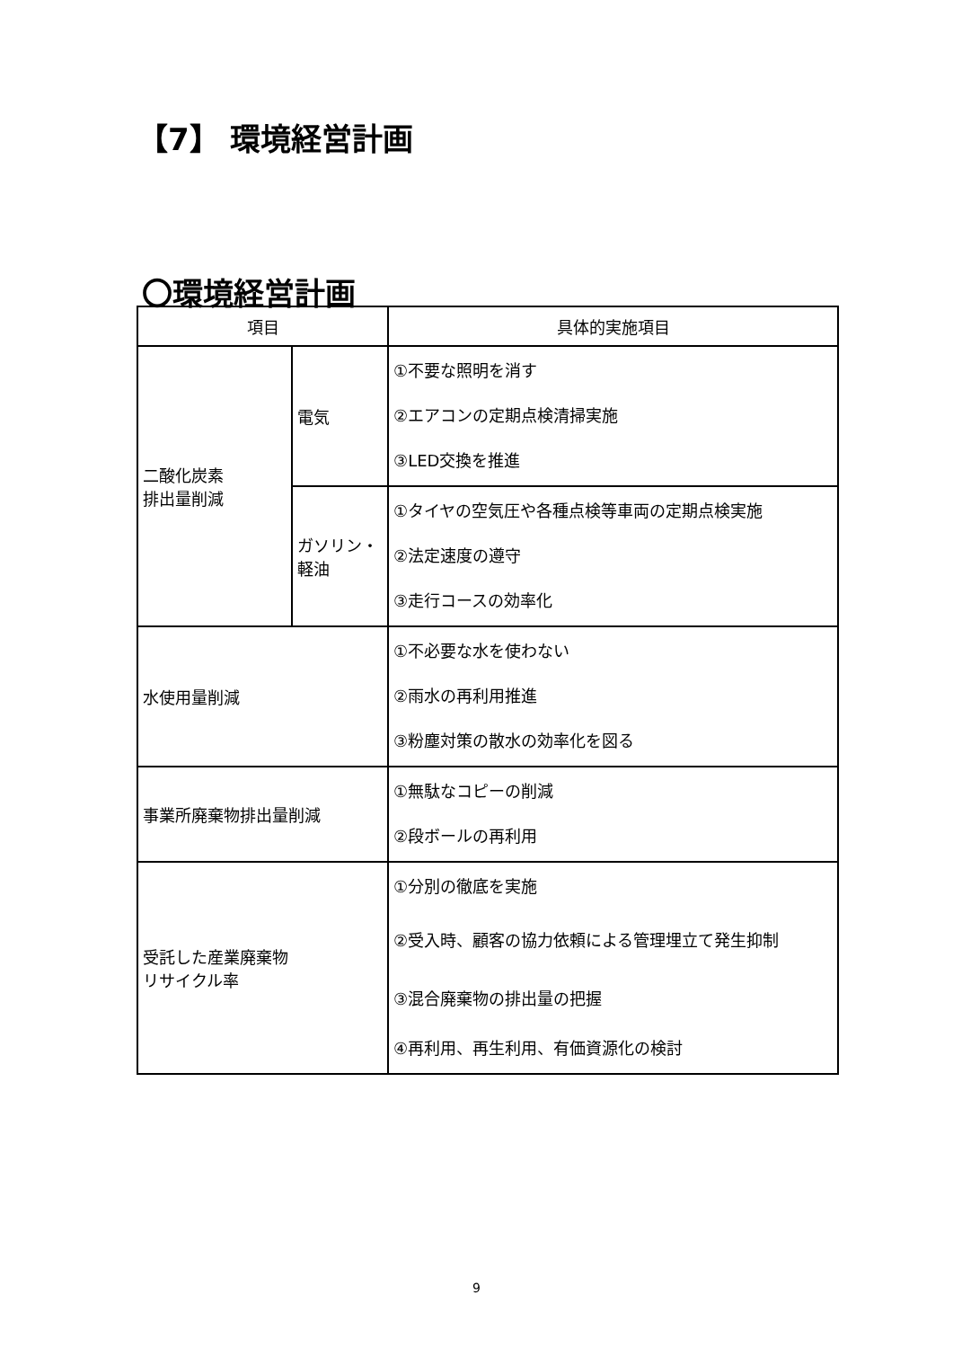【7】 環境経営計画
〇環境経営計画
| 項目 | | 具体的実施項目 |
| --- | --- | --- |
| 二酸化炭素 排出量削減 | 電気 | ①不要な照明を消す ②エアコンの定期点検清掃実施 ③LED交換を推進 |
| | ガソリン・ 軽油 | ①タイヤの空気圧や各種点検等車両の定期点検実施 ②法定速度の遵守 ③走行コースの効率化 |
| 水使用量削減 | | ①不必要な水を使わない ②雨水の再利用推進 ③粉塵対策の散水の効率化を図る |
| 事業所廃棄物排出量削減 | | ①無駄なコピーの削減 ②段ボールの再利用 |
| 受託した産業廃棄物 リサイクル率 | | ①分別の徹底を実施 ②受入時、顧客の協力依頼による管理埋立て発生抑制 ③混合廃棄物の排出量の把握 ④再利用、再生利用、有価資源化の検討 |
9